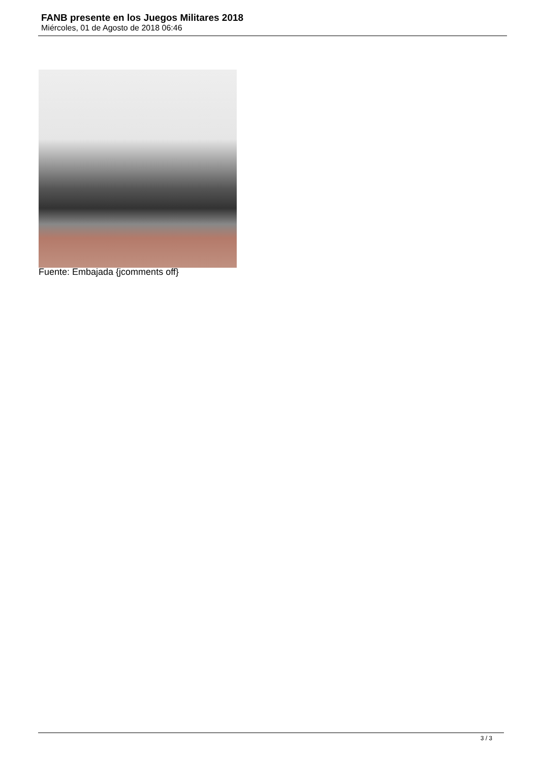FANB presente en los Juegos Militares 2018
Miércoles, 01 de Agosto de 2018 06:46
Fuente: Embajada {jcomments off}
3 / 3